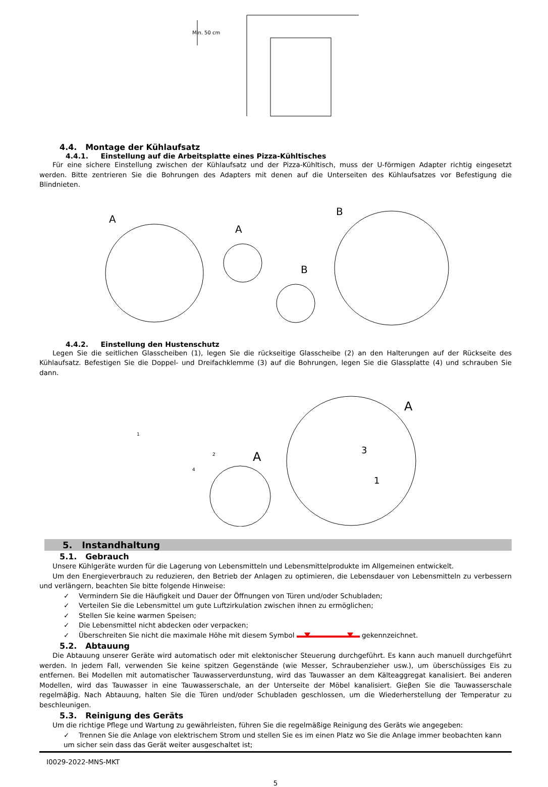Min. 50 cm
4.4. Montage der Kühlaufsatz
4.4.1. Einstellung auf die Arbeitsplatte eines Pizza-Kühltisches
Für eine sichere Einstellung zwischen der Kühlaufsatz und der Pizza-Kühltisch, muss der U-förmigen Adapter richtig eingesetzt werden. Bitte zentrieren Sie die Bohrungen des Adapters mit denen auf die Unterseiten des Kühlaufsatzes vor Befestigung die Blindnieten.
A
A
B
B
4.4.2. Einstellung den Hustenschutz
Legen Sie die seitlichen Glasscheiben (1), legen Sie die rückseitige Glasscheibe (2) an den Halterungen auf der Rückseite des Kühlaufsatz. Befestigen Sie die Doppel- und Dreifachklemme (3) auf die Bohrungen, legen Sie die Glassplatte (4) und schrauben Sie dann.
1
2
4
A
A
1
3
5. Instandhaltung
5.1. Gebrauch
Unsere Kühlgeräte wurden für die Lagerung von Lebensmitteln und Lebensmittelprodukte im Allgemeinen entwickelt.
Um den Energieverbrauch zu reduzieren, den Betrieb der Anlagen zu optimieren, die Lebensdauer von Lebensmitteln zu verbessern und verlängern, beachten Sie bitte folgende Hinweise:
✓ Vermindern Sie die Häufigkeit und Dauer der Öffnungen von Türen und/oder Schubladen;
✓ Verteilen Sie die Lebensmittel um gute Luftzirkulation zwischen ihnen zu ermöglichen;
✓ Stellen Sie keine warmen Speisen;
✓ Die Lebensmittel nicht abdecken oder verpacken;
✓ Überschreiten Sie nicht die maximale Höhe mit diesem Symbol gekennzeichnet.
5.2. Abtauung
Die Abtauung unserer Geräte wird automatisch oder mit elektonischer Steuerung durchgeführt. Es kann auch manuell durchgeführt werden. In jedem Fall, verwenden Sie keine spitzen Gegenstände (wie Messer, Schraubenzieher usw.), um überschüssiges Eis zu entfernen. Bei Modellen mit automatischer Tauwasserverdunstung, wird das Tauwasser an dem Kälteaggregat kanalisiert. Bei anderen Modellen, wird das Tauwasser in eine Tauwasserschale, an der Unterseite der Möbel kanalisiert. Gieβen Sie die Tauwasserschale regelmäβig. Nach Abtauung, halten Sie die Türen und/oder Schubladen geschlossen, um die Wiederherstellung der Temperatur zu beschleunigen.
5.3. Reinigung des Geräts
Um die richtige Pflege und Wartung zu gewährleisten, führen Sie die regelmäßige Reinigung des Geräts wie angegeben:
✓ Trennen Sie die Anlage von elektrischem Strom und stellen Sie es im einen Platz wo Sie die Anlage immer beobachten kann um sicher sein dass das Gerät weiter ausgeschaltet ist;
I0029-2022-MNS-MKT
5